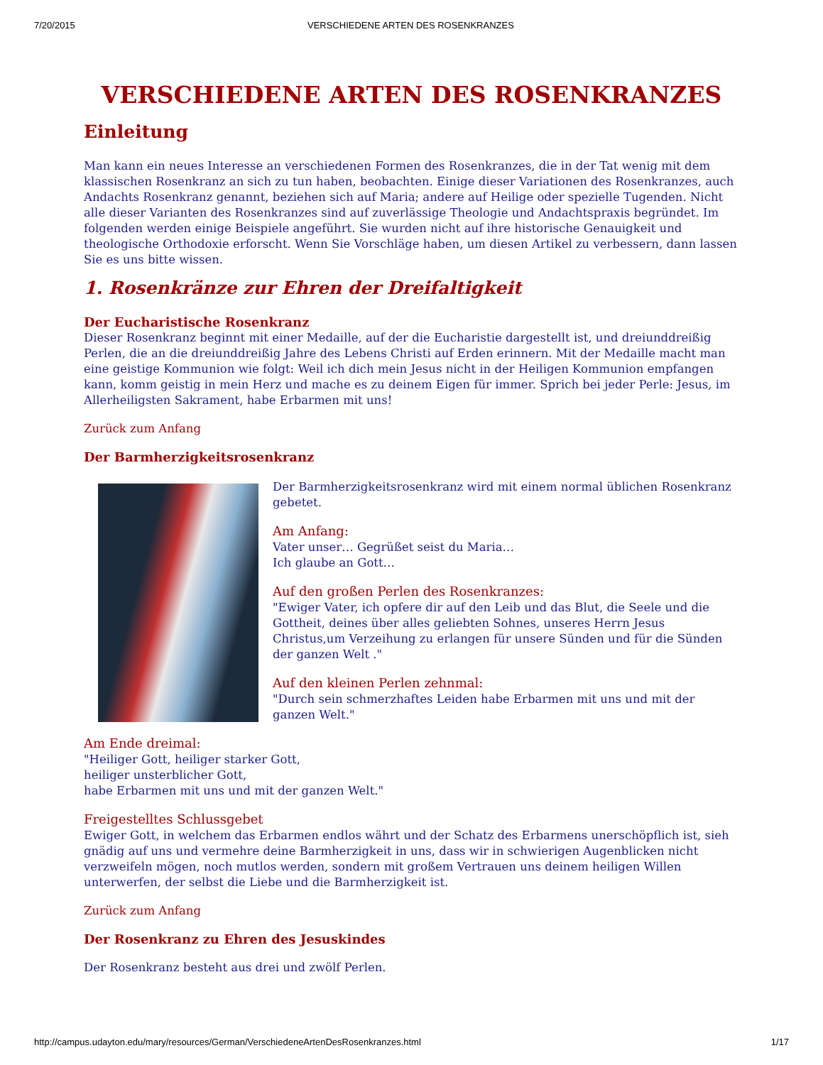7/20/2015 VERSCHIEDENE ARTEN DES ROSENKRANZES
VERSCHIEDENE ARTEN DES ROSENKRANZES
Einleitung
Man kann ein neues Interesse an verschiedenen Formen des Rosenkranzes, die in der Tat wenig mit dem klassischen Rosenkranz an sich zu tun haben, beobachten. Einige dieser Variationen des Rosenkranzes, auch Andachts Rosenkranz genannt, beziehen sich auf Maria; andere auf Heilige oder spezielle Tugenden. Nicht alle dieser Varianten des Rosenkranzes sind auf zuverlässige Theologie und Andachtspraxis begründet. Im folgenden werden einige Beispiele angeführt. Sie wurden nicht auf ihre historische Genauigkeit und theologische Orthodoxie erforscht. Wenn Sie Vorschläge haben, um diesen Artikel zu verbessern, dann lassen Sie es uns bitte wissen.
1. Rosenkränze zur Ehren der Dreifaltigkeit
Der Eucharistische Rosenkranz
Dieser Rosenkranz beginnt mit einer Medaille, auf der die Eucharistie dargestellt ist, und dreiunddreißig Perlen, die an die dreiunddreißig Jahre des Lebens Christi auf Erden erinnern. Mit der Medaille macht man eine geistige Kommunion wie folgt: Weil ich dich mein Jesus nicht in der Heiligen Kommunion empfangen kann, komm geistig in mein Herz und mache es zu deinem Eigen für immer. Sprich bei jeder Perle: Jesus, im Allerheiligsten Sakrament, habe Erbarmen mit uns!
Zurück zum Anfang
Der Barmherzigkeitsrosenkranz
Der Barmherzigkeitsrosenkranz wird mit einem normal üblichen Rosenkranz gebetet.
Am Anfang:
Vater unser… Gegrüßet seist du Maria…
Ich glaube an Gott…
Auf den großen Perlen des Rosenkranzes:
"Ewiger Vater, ich opfere dir auf den Leib und das Blut, die Seele und die Gottheit, deines über alles geliebten Sohnes, unseres Herrn Jesus Christus,um Verzeihung zu erlangen für unsere Sünden und für die Sünden der ganzen Welt ."
Auf den kleinen Perlen zehnmal:
"Durch sein schmerzhaftes Leiden habe Erbarmen mit uns und mit der ganzen Welt."
Am Ende dreimal:
"Heiliger Gott, heiliger starker Gott,
heiliger unsterblicher Gott,
habe Erbarmen mit uns und mit der ganzen Welt."
Freigestelltes Schlussgebet
Ewiger Gott, in welchem das Erbarmen endlos währt und der Schatz des Erbarmens unerschöpflich ist, sieh gnädig auf uns und vermehre deine Barmherzigkeit in uns, dass wir in schwierigen Augenblicken nicht verzweifeln mögen, noch mutlos werden, sondern mit großem Vertrauen uns deinem heiligen Willen unterwerfen, der selbst die Liebe und die Barmherzigkeit ist.
Zurück zum Anfang
Der Rosenkranz zu Ehren des Jesuskindes
Der Rosenkranz besteht aus drei und zwölf Perlen.
http://campus.udayton.edu/mary/resources/German/VerschiedeneArtenDesRosenkranzes.html 1/17